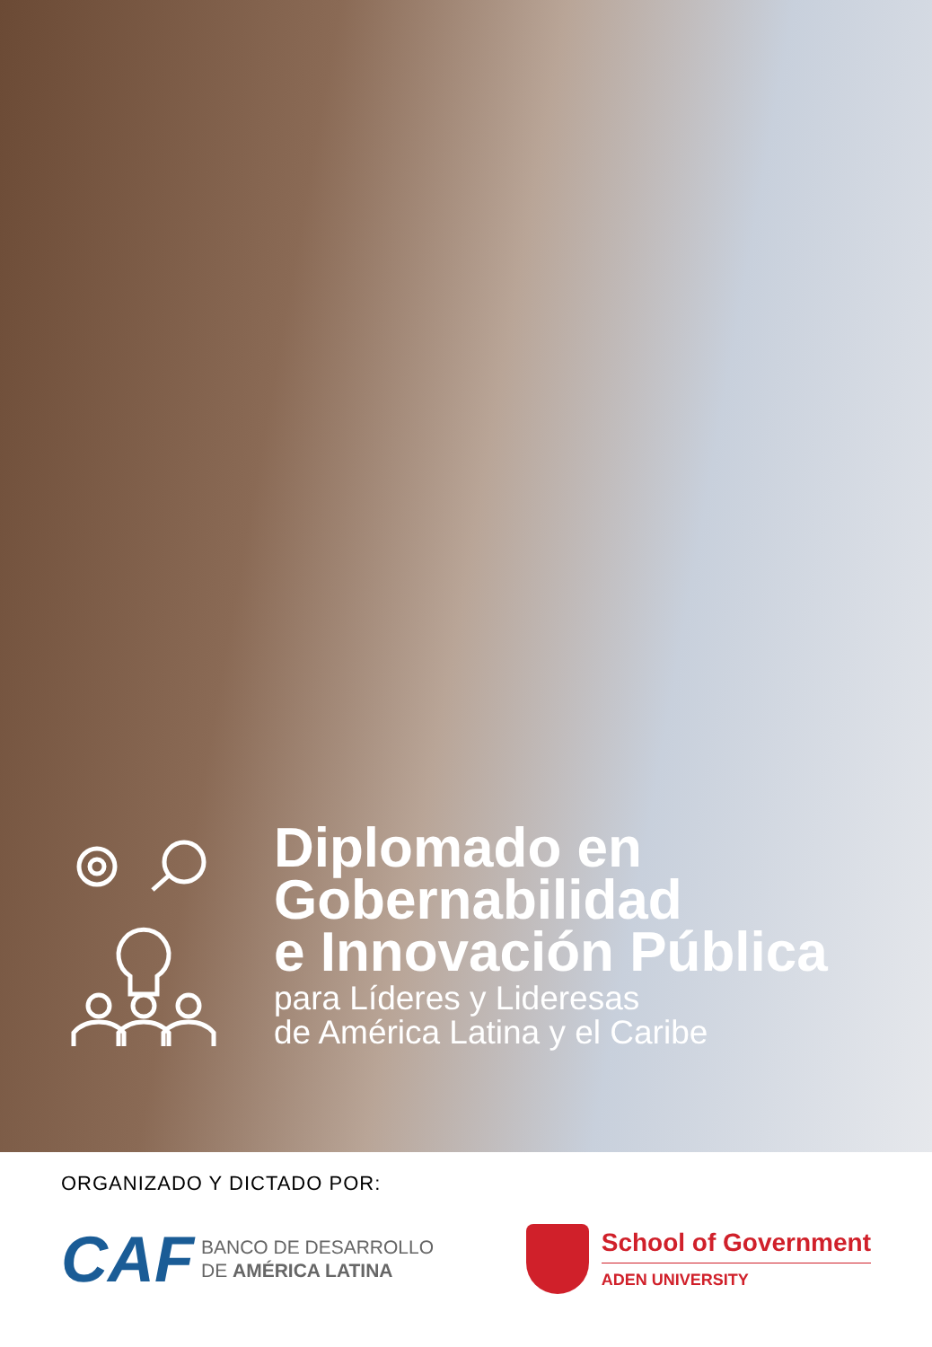Diplomado en
Gobernabilidad
e Innovación Pública
para Líderes y Lideresas
de América Latina y el Caribe
ORGANIZADO Y DICTADO POR:
CAF BANCO DE DESARROLLO
DE AMÉRICA LATINA
School of Government
ADEN UNIVERSITY